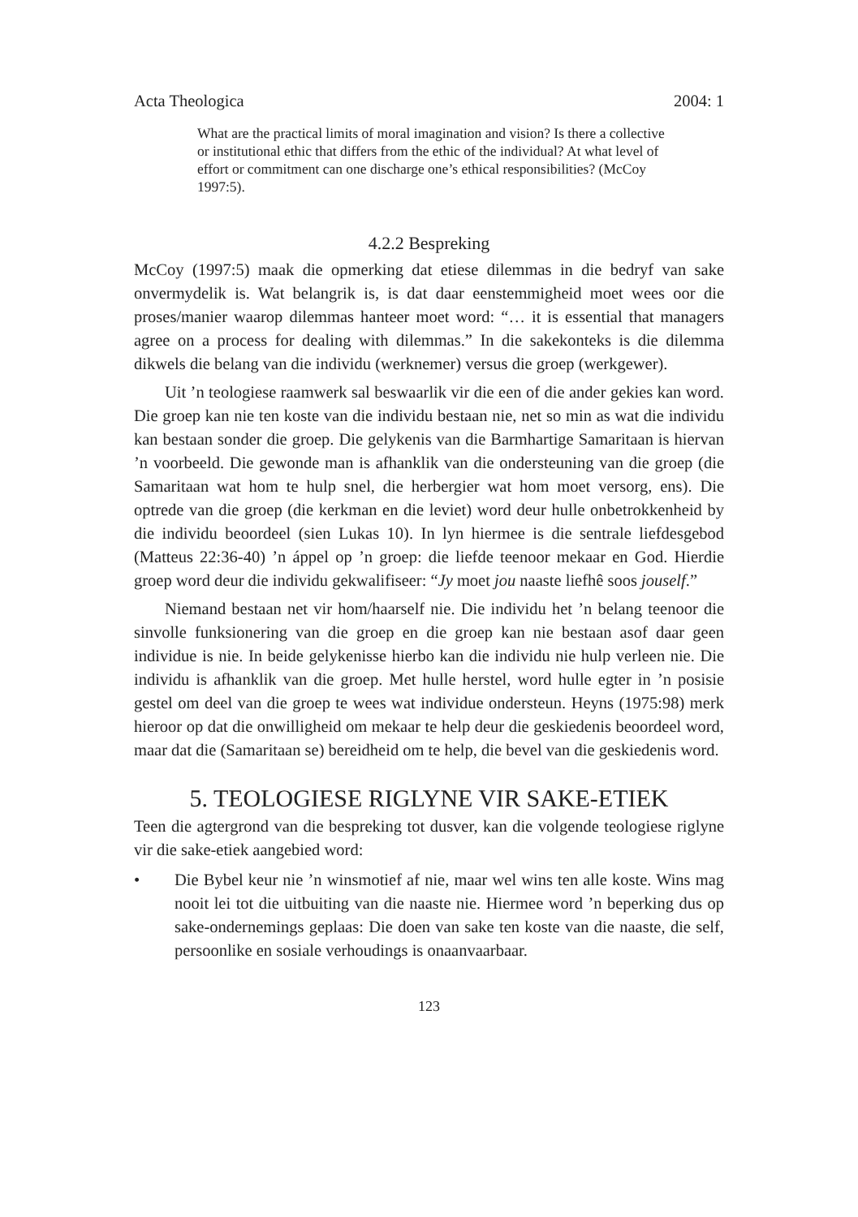Acta Theologica 2004: 1
What are the practical limits of moral imagination and vision? Is there a collective or institutional ethic that differs from the ethic of the individual? At what level of effort or commitment can one discharge one’s ethical responsibilities? (McCoy 1997:5).
4.2.2 Bespreking
McCoy (1997:5) maak die opmerking dat etiese dilemmas in die bedryf van sake onvermydelik is. Wat belangrik is, is dat daar eenstemmigheid moet wees oor die proses/manier waarop dilemmas hanteer moet word: “… it is essential that managers agree on a process for dealing with dilemmas.” In die sakekonteks is die dilemma dikwels die belang van die individu (werknemer) versus die groep (werkgewer).
Uit ’n teologiese raamwerk sal beswaarlik vir die een of die ander gekies kan word. Die groep kan nie ten koste van die individu bestaan nie, net so min as wat die individu kan bestaan sonder die groep. Die gelykenis van die Barmhartige Samaritaan is hiervan ’n voorbeeld. Die gewonde man is afhanklik van die ondersteuning van die groep (die Samaritaan wat hom te hulp snel, die herbergier wat hom moet versorg, ens). Die optrede van die groep (die kerkman en die leviet) word deur hulle onbetrokkenheid by die individu beoordeel (sien Lukas 10). In lyn hiermee is die sentrale liefdesgebod (Matteus 22:36-40) ’n áppel op ’n groep: die liefde teenoor mekaar en God. Hierdie groep word deur die individu gekwalifiseer: “Jy moet jou naaste liefhê soos jouself.”
Niemand bestaan net vir hom/haarself nie. Die individu het ’n belang teenoor die sinvolle funksionering van die groep en die groep kan nie bestaan asof daar geen individue is nie. In beide gelykenisse hierbo kan die individu nie hulp verleen nie. Die individu is afhanklik van die groep. Met hulle herstel, word hulle egter in ’n posisie gestel om deel van die groep te wees wat individue ondersteun. Heyns (1975:98) merk hieroor op dat die onwilligheid om mekaar te help deur die geskiedenis beoordeel word, maar dat die (Samaritaan se) bereidheid om te help, die bevel van die geskiedenis word.
5. TEOLOGIESE RIGLYNE VIR SAKE-ETIEK
Teen die agtergrond van die bespreking tot dusver, kan die volgende teologiese riglyne vir die sake-etiek aangebied word:
• Die Bybel keur nie ’n winsmotief af nie, maar wel wins ten alle koste. Wins mag nooit lei tot die uitbuiting van die naaste nie. Hiermee word ’n beperking dus op sake-ondernemings geplaas: Die doen van sake ten koste van die naaste, die self, persoonlike en sosiale verhoudings is onaanvaarbaar.
123